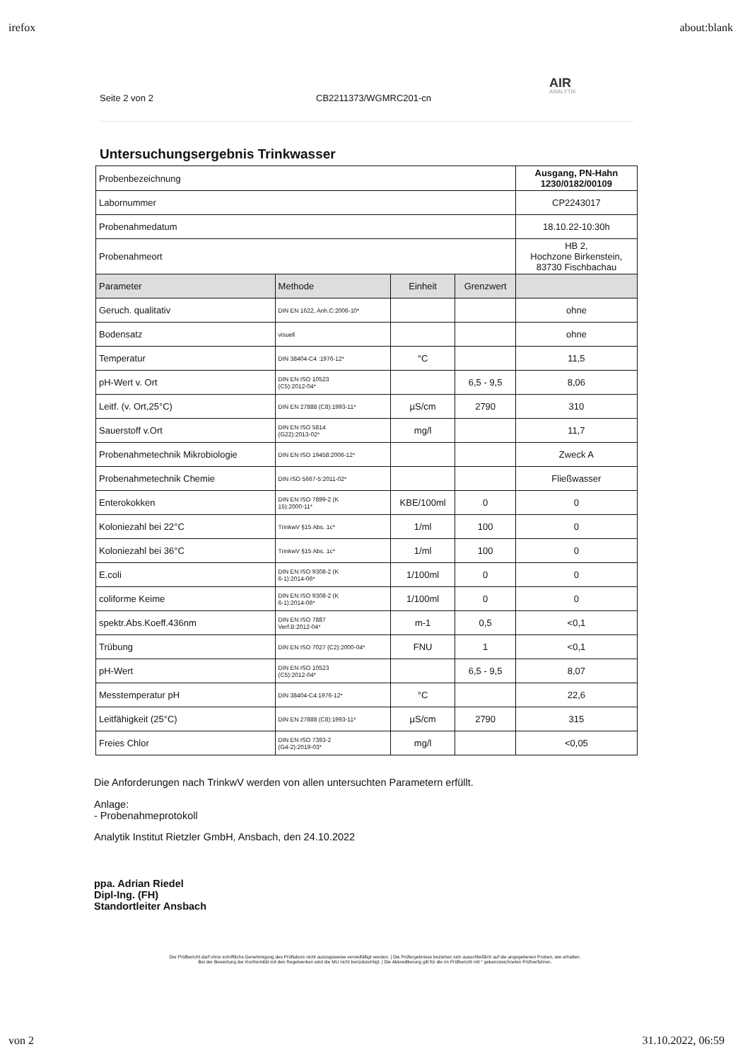irefox about:blank
Seite 2 von 2 CB2211373/WGMRC201-cn
AIR
ANALYTIK
Untersuchungsergebnis Trinkwasser
| Probenbezeichnung | | | | Ausgang, PN-Hahn 1230/0182/00109 |
| Labornummer | | | | CP2243017 |
| Probenahmedatum | | | | 18.10.22-10:30h |
| Probenahmeort | | | | HB 2, Hochzone Birkenstein, 83730 Fischbachau |
| Parameter | Methode | Einheit | Grenzwert | |
| Geruch. qualitativ | DIN EN 1622, Anh.C:2006-10* | | | ohne |
| Bodensatz | visuell | | | ohne |
| Temperatur | DIN 38404-C4 :1976-12* | °C | | 11,5 |
| pH-Wert v. Ort | DIN EN ISO 10523 (C5):2012-04* | | 6,5 - 9,5 | 8,06 |
| Leitf. (v. Ort,25°C) | DIN EN 27888 (C8):1993-11* | µS/cm | 2790 | 310 |
| Sauerstoff v.Ort | DIN EN ISO 5814 (G22):2013-02* | mg/l | | 11,7 |
| Probenahmetechnik Mikrobiologie | DIN EN ISO 19458:2006-12* | | | Zweck A |
| Probenahmetechnik Chemie | DIN ISO 5667-5:2011-02* | | | Fließwasser |
| Enterokokken | DIN EN ISO 7899-2 (K 15):2000-11* | KBE/100ml | 0 | 0 |
| Koloniezahl bei 22°C | TrinkwV §15 Abs. 1c* | 1/ml | 100 | 0 |
| Koloniezahl bei 36°C | TrinkwV §15 Abs. 1c* | 1/ml | 100 | 0 |
| E.coli | DIN EN ISO 9308-2 (K 6-1):2014-06* | 1/100ml | 0 | 0 |
| coliforme Keime | DIN EN ISO 9308-2 (K 6-1):2014-06* | 1/100ml | 0 | 0 |
| spektr.Abs.Koeff.436nm | DIN EN ISO 7887 Verf.B:2012-04* | m-1 | 0,5 | <0,1 |
| Trübung | DIN EN ISO 7027 (C2):2000-04* | FNU | 1 | <0,1 |
| pH-Wert | DIN EN ISO 10523 (C5):2012-04* | | 6,5 - 9,5 | 8,07 |
| Messtemperatur pH | DIN 38404-C4:1976-12* | °C | | 22,6 |
| Leitfähigkeit (25°C) | DIN EN 27888 (C8):1993-11* | µS/cm | 2790 | 315 |
| Freies Chlor | DIN EN ISO 7393-2 (G4-2):2019-03* | mg/l | | <0,05 |
Die Anforderungen nach TrinkwV werden von allen untersuchten Parametern erfüllt.
Anlage:
- Probenahmeprotokoll
Analytik Institut Rietzler GmbH, Ansbach, den 24.10.2022
ppa. Adrian Riedel
Dipl-Ing. (FH)
Standortleiter Ansbach
Der Prüfbericht darf ohne schriftliche Genehmigung des Prüflabors nicht auszugsweise vervielfältigt werden. | Die Prüfergebnisse beziehen sich ausschließlich auf die angegebenen Proben, wie erhalten.
Bei der Bewertung der Konformität mit den Regelwerken wird die MU nicht berücksichtigt. | Die Akkreditierung gilt für die im Prüfbericht mit * gekennzeichneten Prüfverfahren.
von 2 31.10.2022, 06:59